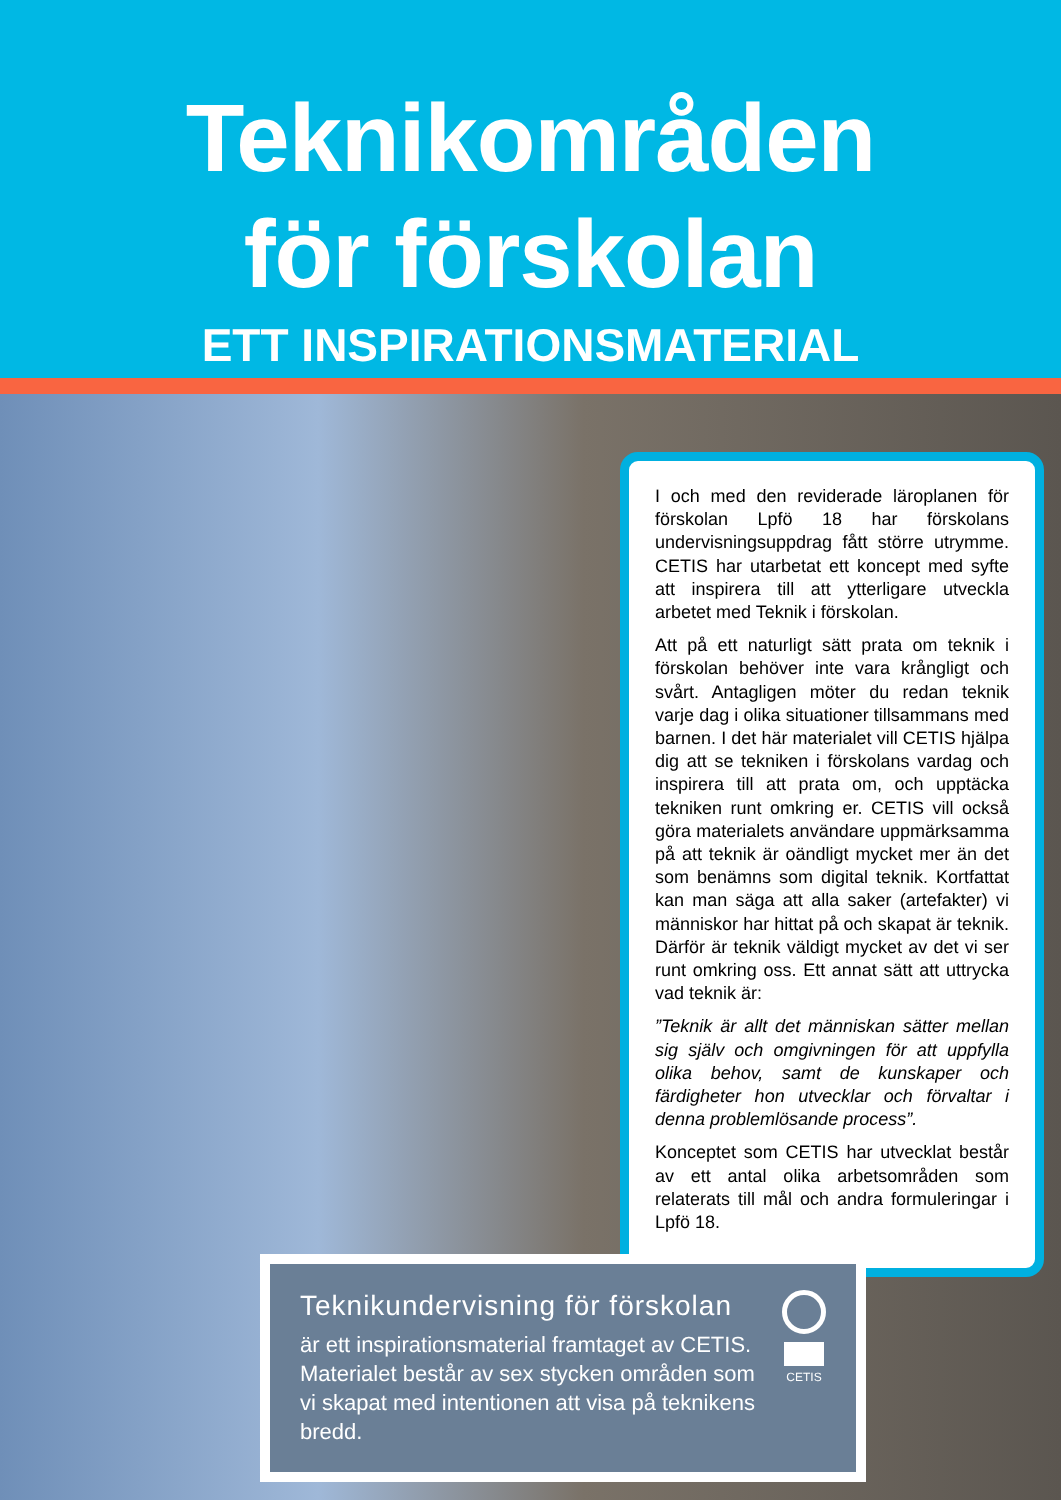Teknikområden
för förskolan
ETT INSPIRATIONSMATERIAL
I och med den reviderade läroplanen för förskolan Lpfö 18 har förskolans undervisningsuppdrag fått större utrymme. CETIS har utarbetat ett koncept med syfte att inspirera till att ytterligare utveckla arbetet med Teknik i förskolan.
Att på ett naturligt sätt prata om teknik i förskolan behöver inte vara krångligt och svårt. Antagligen möter du redan teknik varje dag i olika situationer tillsammans med barnen. I det här materialet vill CETIS hjälpa dig att se tekniken i förskolans vardag och inspirera till att prata om, och upptäcka tekniken runt omkring er. CETIS vill också göra materialets användare uppmärksamma på att teknik är oändligt mycket mer än det som benämns som digital teknik. Kortfattat kan man säga att alla saker (artefakter) vi människor har hittat på och skapat är teknik. Därför är teknik väldigt mycket av det vi ser runt omkring oss. Ett annat sätt att uttrycka vad teknik är:
”Teknik är allt det människan sätter mellan sig själv och omgivningen för att uppfylla olika behov, samt de kunskaper och färdigheter hon utvecklar och förvaltar i denna problemlösande process”.
Konceptet som CETIS har utvecklat består av ett antal olika arbetsområden som relaterats till mål och andra formuleringar i Lpfö 18.
Teknikundervisning för förskolan
är ett inspirationsmaterial framtaget av CETIS. Materialet består av sex stycken områden som vi skapat med intentionen att visa på teknikens bredd.
CETIS